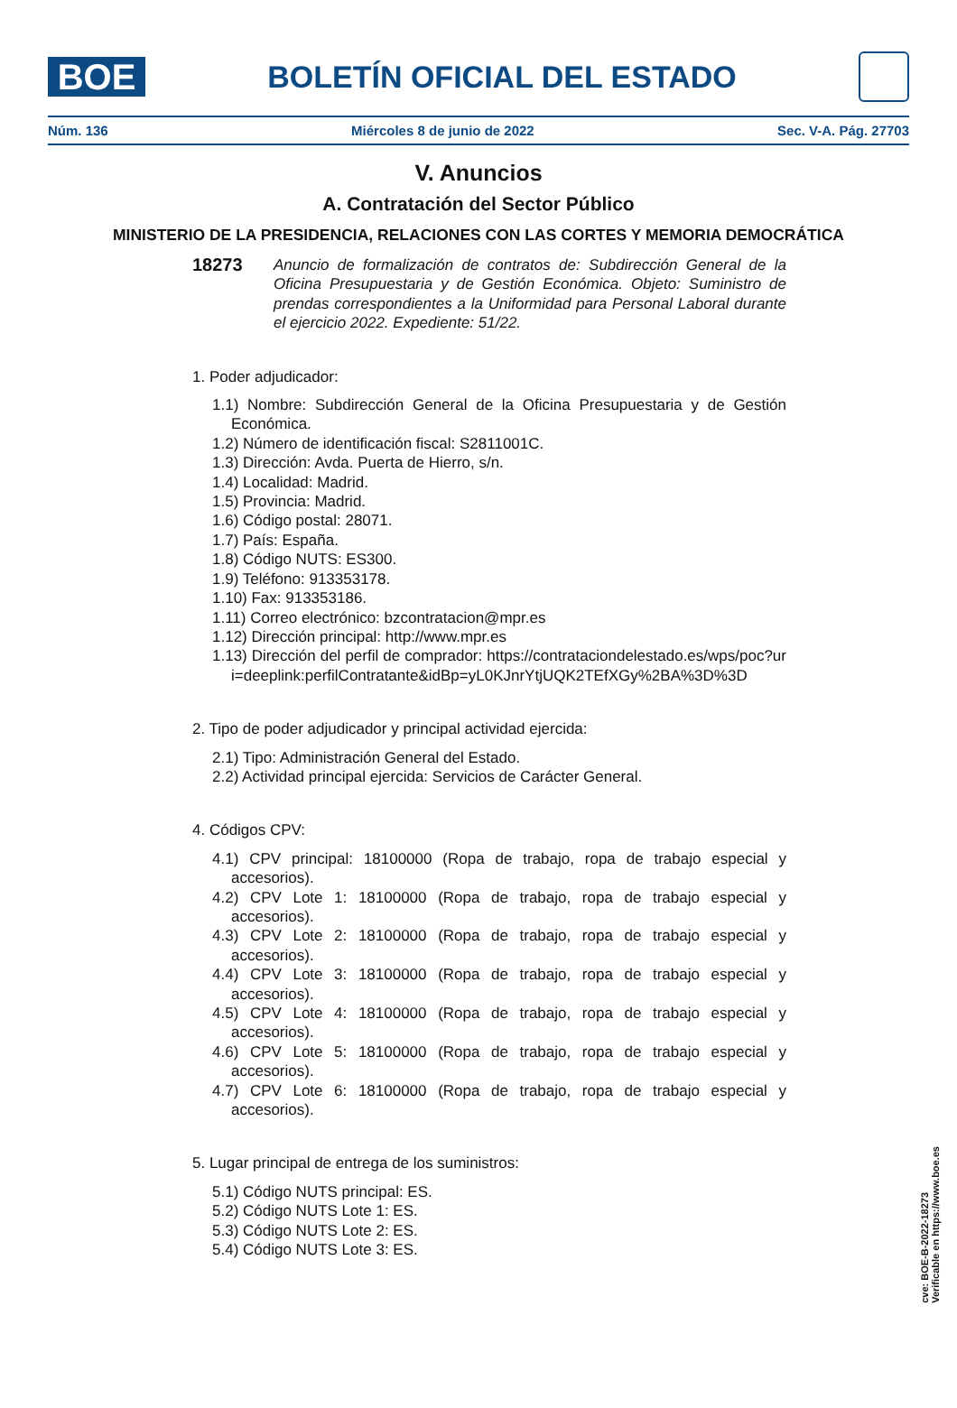BOE
BOLETÍN OFICIAL DEL ESTADO
Núm. 136 Miércoles 8 de junio de 2022 Sec. V-A. Pág. 27703
V. Anuncios
A. Contratación del Sector Público
MINISTERIO DE LA PRESIDENCIA, RELACIONES CON LAS CORTES Y MEMORIA DEMOCRÁTICA
18273 Anuncio de formalización de contratos de: Subdirección General de la Oficina Presupuestaria y de Gestión Económica. Objeto: Suministro de prendas correspondientes a la Uniformidad para Personal Laboral durante el ejercicio 2022. Expediente: 51/22.
1. Poder adjudicador:
1.1) Nombre: Subdirección General de la Oficina Presupuestaria y de Gestión Económica.
1.2) Número de identificación fiscal: S2811001C.
1.3) Dirección: Avda. Puerta de Hierro, s/n.
1.4) Localidad: Madrid.
1.5) Provincia: Madrid.
1.6) Código postal: 28071.
1.7) País: España.
1.8) Código NUTS: ES300.
1.9) Teléfono: 913353178.
1.10) Fax: 913353186.
1.11) Correo electrónico: bzcontratacion@mpr.es
1.12) Dirección principal: http://www.mpr.es
1.13) Dirección del perfil de comprador: https://contrataciondelestado.es/wps/poc?uri=deeplink:perfilContratante&idBp=yL0KJnrYtjUQK2TEfXGy%2BA%3D%3D
2. Tipo de poder adjudicador y principal actividad ejercida:
2.1) Tipo: Administración General del Estado.
2.2) Actividad principal ejercida: Servicios de Carácter General.
4. Códigos CPV:
4.1) CPV principal: 18100000 (Ropa de trabajo, ropa de trabajo especial y accesorios).
4.2) CPV Lote 1: 18100000 (Ropa de trabajo, ropa de trabajo especial y accesorios).
4.3) CPV Lote 2: 18100000 (Ropa de trabajo, ropa de trabajo especial y accesorios).
4.4) CPV Lote 3: 18100000 (Ropa de trabajo, ropa de trabajo especial y accesorios).
4.5) CPV Lote 4: 18100000 (Ropa de trabajo, ropa de trabajo especial y accesorios).
4.6) CPV Lote 5: 18100000 (Ropa de trabajo, ropa de trabajo especial y accesorios).
4.7) CPV Lote 6: 18100000 (Ropa de trabajo, ropa de trabajo especial y accesorios).
5. Lugar principal de entrega de los suministros:
5.1) Código NUTS principal: ES.
5.2) Código NUTS Lote 1: ES.
5.3) Código NUTS Lote 2: ES.
5.4) Código NUTS Lote 3: ES.
cve: BOE-B-2022-18273
Verificable en https://www.boe.es